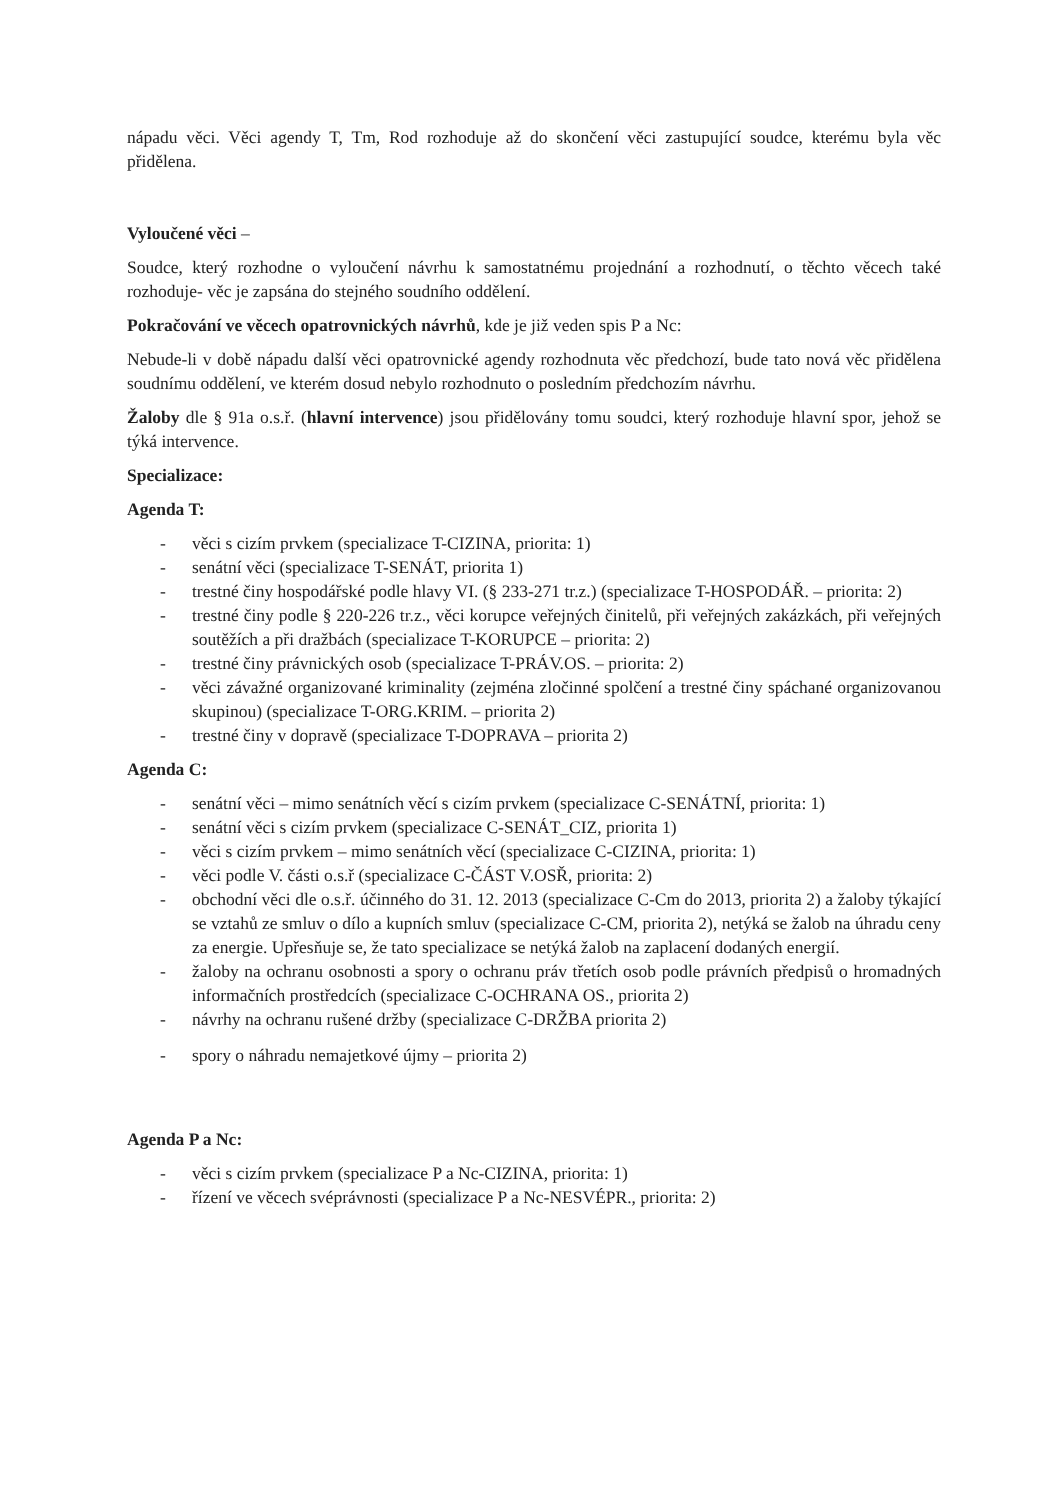nápadu věci. Věci agendy T, Tm, Rod rozhoduje až do skončení věci zastupující soudce, kterému byla věc přidělena.
Vyloučené věci –
Soudce, který rozhodne o vyloučení návrhu k samostatnému projednání a rozhodnutí, o těchto věcech také rozhoduje- věc je zapsána do stejného soudního oddělení.
Pokračování ve věcech opatrovnických návrhů, kde je již veden spis P a Nc:
Nebude-li v době nápadu další věci opatrovnické agendy rozhodnuta věc předchozí, bude tato nová věc přidělena soudnímu oddělení, ve kterém dosud nebylo rozhodnuto o posledním předchozím návrhu.
Žaloby dle § 91a o.s.ř. (hlavní intervence) jsou přidělovány tomu soudci, který rozhoduje hlavní spor, jehož se týká intervence.
Specializace:
Agenda T:
- věci s cizím prvkem (specializace T-CIZINA, priorita: 1)
- senátní věci (specializace T-SENÁT, priorita 1)
- trestné činy hospodářské podle hlavy VI. (§ 233-271 tr.z.) (specializace T-HOSPODÁŘ. – priorita: 2)
- trestné činy podle § 220-226 tr.z., věci korupce veřejných činitelů, při veřejných zakázkách, při veřejných soutěžích a při dražbách (specializace T-KORUPCE – priorita: 2)
- trestné činy právnických osob (specializace T-PRÁV.OS. – priorita: 2)
- věci závažné organizované kriminality (zejména zločinné spolčení a trestné činy spáchané organizovanou skupinou) (specializace T-ORG.KRIM. – priorita 2)
- trestné činy v dopravě (specializace T-DOPRAVA – priorita 2)
Agenda C:
- senátní věci – mimo senátních věcí s cizím prvkem (specializace C-SENÁTNÍ, priorita: 1)
- senátní věci s cizím prvkem (specializace C-SENÁT_CIZ, priorita 1)
- věci s cizím prvkem – mimo senátních věcí (specializace C-CIZINA, priorita: 1)
- věci podle V. části o.s.ř (specializace C-ČÁST V.OSŘ, priorita: 2)
- obchodní věci dle o.s.ř. účinného do 31. 12. 2013 (specializace C-Cm do 2013, priorita 2) a žaloby týkající se vztahů ze smluv o dílo a kupních smluv (specializace C-CM, priorita 2), netýká se žalob na úhradu ceny za energie. Upřesňuje se, že tato specializace se netýká žalob na zaplacení dodaných energií.
- žaloby na ochranu osobnosti a spory o ochranu práv třetích osob podle právních předpisů o hromadných informačních prostředcích (specializace C-OCHRANA OS., priorita 2)
- návrhy na ochranu rušené držby (specializace C-DRŽBA priorita 2)
- spory o náhradu nemajetkové újmy – priorita 2)
Agenda P a Nc:
- věci s cizím prvkem (specializace P a Nc-CIZINA, priorita: 1)
- řízení ve věcech svéprávnosti (specializace P a Nc-NESVÉPR., priorita: 2)